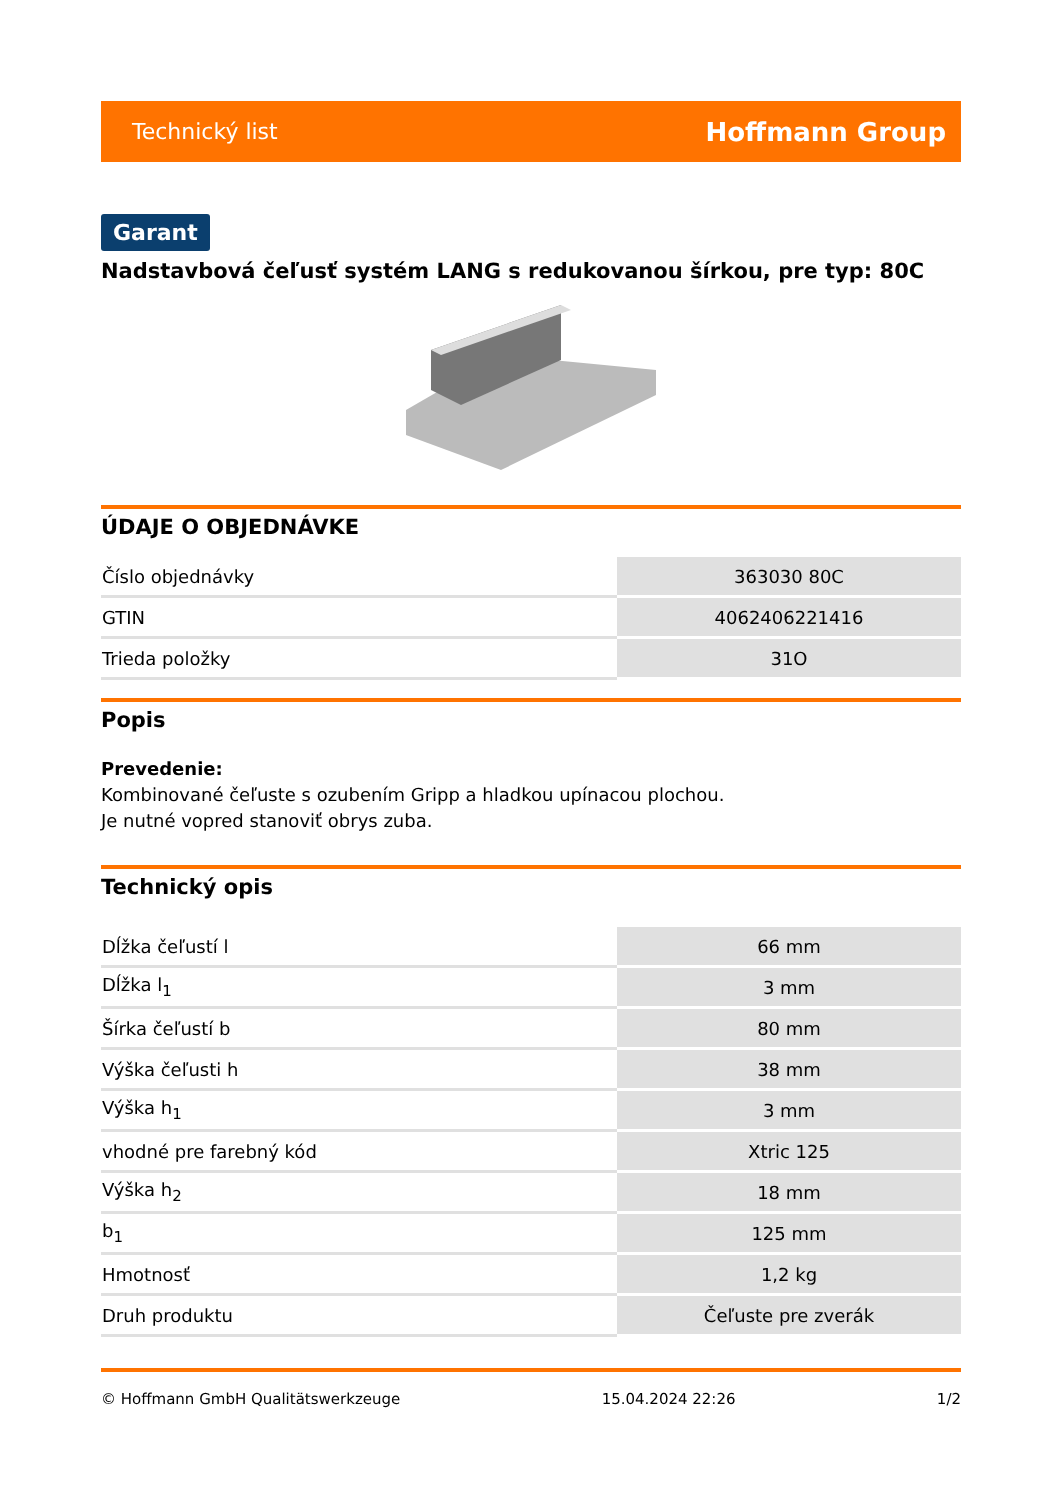Technický list Hoffmann Group
Garant
Nadstavbová čeľusť systém LANG s redukovanou šírkou, pre typ: 80C
ÚDAJE O OBJEDNÁVKE
| Číslo objednávky | 363030 80C |
| GTIN | 4062406221416 |
| Trieda položky | 31O |
Popis
Prevedenie:
Kombinované čeľuste s ozubením Gripp a hladkou upínacou plochou.
Je nutné vopred stanoviť obrys zuba.
Technický opis
| Dĺžka čeľustí l | 66 mm |
| Dĺžka l<sub>1</sub> | 3 mm |
| Šírka čeľustí b | 80 mm |
| Výška čeľusti h | 38 mm |
| Výška h<sub>1</sub> | 3 mm |
| vhodné pre farebný kód | Xtric 125 |
| Výška h<sub>2</sub> | 18 mm |
| b<sub>1</sub> | 125 mm |
| Hmotnosť | 1,2 kg |
| Druh produktu | Čeľuste pre zverák |
© Hoffmann GmbH Qualitätswerkzeuge 15.04.2024 22:26 1/2